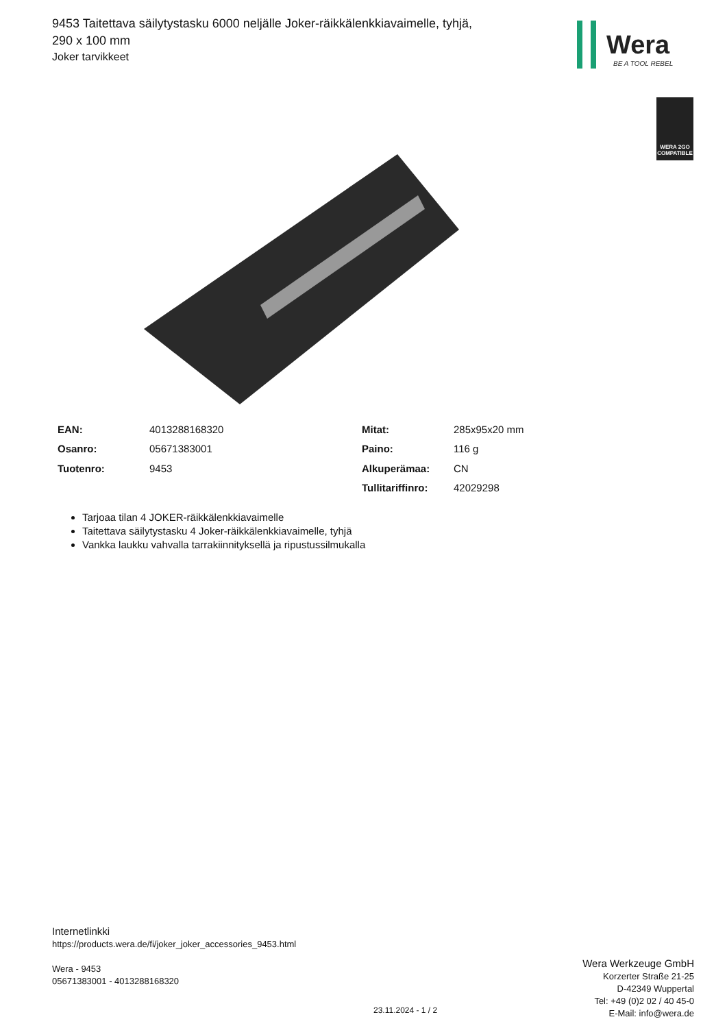9453 Taitettava säilytystasku 6000 neljälle Joker-räikkälenkkiavaimelle, tyhjä, 290 x 100 mm
Joker tarvikkeet
Wera
BE A TOOL REBEL
WERA 2GO
COMPATIBLE
| EAN: | 4013288168320 | Mitat: | 285x95x20 mm |
| Osanro: | 05671383001 | Paino: | 116 g |
| Tuotenro: | 9453 | Alkuperämaa: | CN |
| | | Tullitariffinro: | 42029298 |
Tarjoaa tilan 4 JOKER-räikkälenkkiavaimelle
Taitettava säilytystasku 4 Joker-räikkälenkkiavaimelle, tyhjä
Vankka laukku vahvalla tarrakiinnityksellä ja ripustussilmukalla
Internetlinkki
https://products.wera.de/fi/joker_joker_accessories_9453.html
Wera - 9453
05671383001 - 4013288168320
Wera Werkzeuge GmbH
Korzerter Straße 21-25
D-42349 Wuppertal
Tel: +49 (0)2 02 / 40 45-0
E-Mail: info@wera.de
23.11.2024 - 1 / 2